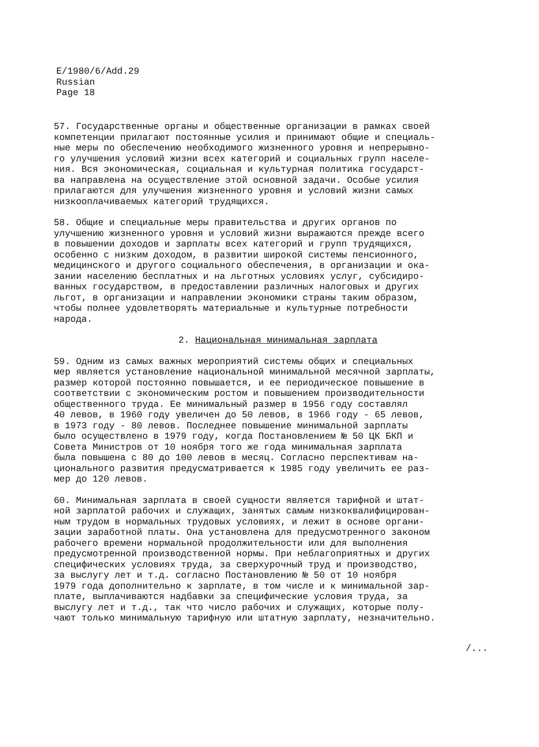E/1980/6/Add.29
Russian
Page 18
57. Государственные органы и общественные организации в рамках своей компетенции прилагают постоянные усилия и принимают общие и специаль- ные меры по обеспечению необходимого жизненного уровня и непрерывно- го улучшения условий жизни всех категорий и социальных групп населе- ния. Вся экономическая, социальная и культурная политика государст- ва направлена на осуществление этой основной задачи. Особые усилия прилагаются для улучшения жизненного уровня и условий жизни самых низкооплачиваемых категорий трудящихся.
58. Общие и специальные меры правительства и других органов по улучшению жизненного уровня и условий жизни выражаются прежде всего в повышении доходов и зарплаты всех категорий и групп трудящихся, особенно с низким доходом, в развитии широкой системы пенсионного, медицинского и другого социального обеспечения, в организации и ока- зании населению бесплатных и на льготных условиях услуг, субсидиро- ванных государством, в предоставлении различных налоговых и других льгот, в организации и направлении экономики страны таким образом, чтобы полнее удовлетворять материальные и культурные потребности народа.
2. Национальная минимальная зарплата
59. Одним из самых важных мероприятий системы общих и специальных мер является установление национальной минимальной месячной зарплаты, размер которой постоянно повышается, и ее периодическое повышение в соответствии с экономическим ростом и повышением производительности общественного труда. Ее минимальный размер в 1956 году составлял 40 левов, в 1960 году увеличен до 50 левов, в 1966 году - 65 левов, в 1973 году - 80 левов. Последнее повышение минимальной зарплаты было осуществлено в 1979 году, когда Постановлением № 50 ЦК БКП и Совета Министров от 10 ноября того же года минимальная зарплата была повышена с 80 до 100 левов в месяц. Согласно перспективам на- ционального развития предусматривается к 1985 году увеличить ее раз- мер до 120 левов.
60. Минимальная зарплата в своей сущности является тарифной и штат- ной зарплатой рабочих и служащих, занятых самым низкоквалифицирован- ным трудом в нормальных трудовых условиях, и лежит в основе органи- зации заработной платы. Она установлена для предусмотренного законом рабочего времени нормальной продолжительности или для выполнения предусмотренной производственной нормы. При неблагоприятных и других специфических условиях труда, за сверхурочный труд и производство, за выслугу лет и т.д. согласно Постановлению № 50 от 10 ноября 1979 года дополнительно к зарплате, в том числе и к минимальной зар- плате, выплачиваются надбавки за специфические условия труда, за выслугу лет и т.д., так что число рабочих и служащих, которые полу- чают только минимальную тарифную или штатную зарплату, незначительно.
/...